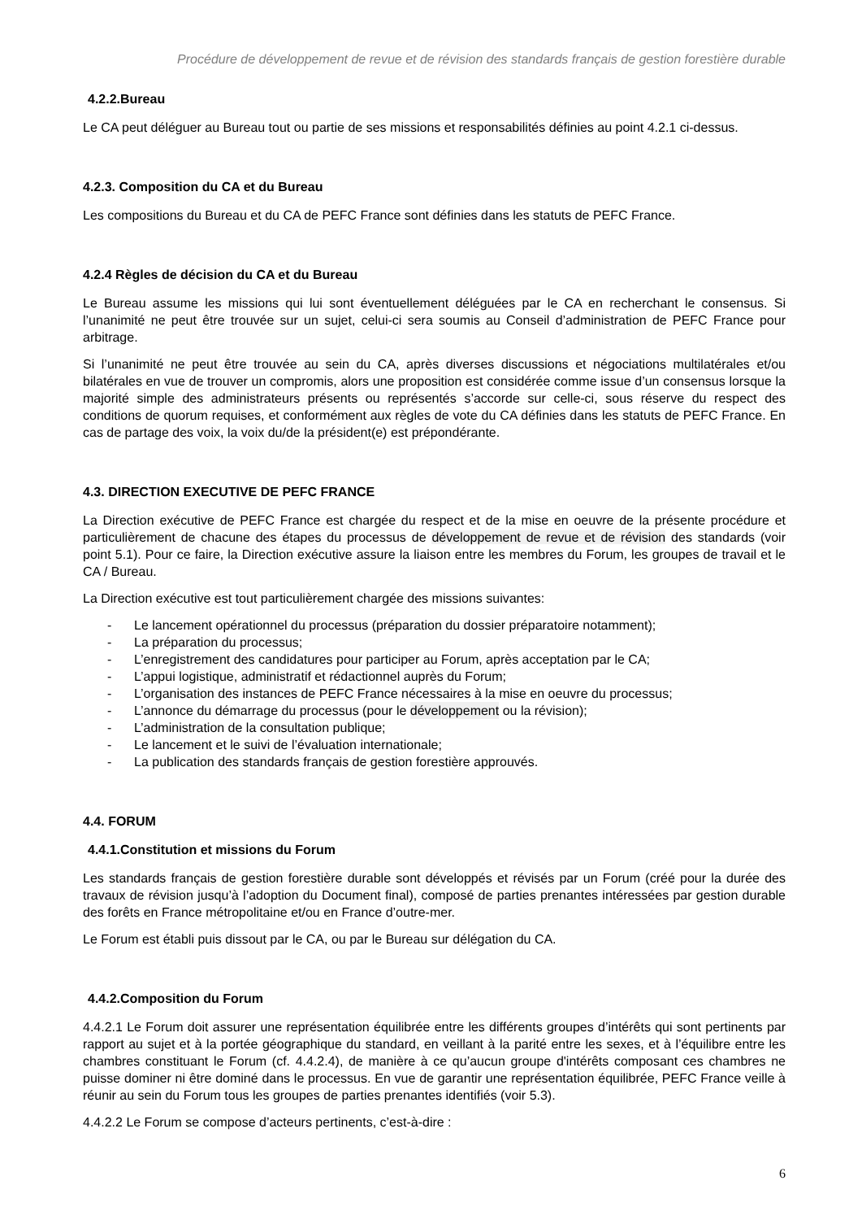Procédure de développement de revue et de révision des standards français de gestion forestière durable
4.2.2.Bureau
Le CA peut déléguer au Bureau tout ou partie de ses missions et responsabilités définies au point 4.2.1 ci-dessus.
4.2.3. Composition du CA et du Bureau
Les compositions du Bureau et du CA de PEFC France sont définies dans les statuts de PEFC France.
4.2.4 Règles de décision du CA et du Bureau
Le Bureau assume les missions qui lui sont éventuellement déléguées par le CA en recherchant le consensus. Si l’unanimité ne peut être trouvée sur un sujet, celui-ci sera soumis au Conseil d’administration de PEFC France pour arbitrage.
Si l’unanimité ne peut être trouvée au sein du CA, après diverses discussions et négociations multilatérales et/ou bilatérales en vue de trouver un compromis, alors une proposition est considérée comme issue d’un consensus lorsque la majorité simple des administrateurs présents ou représentés s’accorde sur celle-ci, sous réserve du respect des conditions de quorum requises, et conformément aux règles de vote du CA définies dans les statuts de PEFC France. En cas de partage des voix, la voix du/de la président(e) est prépondérante.
4.3. DIRECTION EXECUTIVE DE PEFC FRANCE
La Direction exécutive de PEFC France est chargée du respect et de la mise en oeuvre de la présente procédure et particulièrement de chacune des étapes du processus de développement de revue et de révision des standards (voir point 5.1). Pour ce faire, la Direction exécutive assure la liaison entre les membres du Forum, les groupes de travail et le CA / Bureau.
La Direction exécutive est tout particulièrement chargée des missions suivantes:
- Le lancement opérationnel du processus (préparation du dossier préparatoire notamment);
- La préparation du processus;
- L’enregistrement des candidatures pour participer au Forum, après acceptation par le CA;
- L’appui logistique, administratif et rédactionnel auprès du Forum;
- L’organisation des instances de PEFC France nécessaires à la mise en oeuvre du processus;
- L’annonce du démarrage du processus (pour le développement ou la révision);
- L’administration de la consultation publique;
- Le lancement et le suivi de l’évaluation internationale;
- La publication des standards français de gestion forestière approuvés.
4.4. FORUM
4.4.1.Constitution et missions du Forum
Les standards français de gestion forestière durable sont développés et révisés par un Forum (créé pour la durée des travaux de révision jusqu’à l’adoption du Document final), composé de parties prenantes intéressées par gestion durable des forêts en France métropolitaine et/ou en France d’outre-mer.
Le Forum est établi puis dissout par le CA, ou par le Bureau sur délégation du CA.
4.4.2.Composition du Forum
4.4.2.1 Le Forum doit assurer une représentation équilibrée entre les différents groupes d’intérêts qui sont pertinents par rapport au sujet et à la portée géographique du standard, en veillant à la parité entre les sexes, et à l’équilibre entre les chambres constituant le Forum (cf. 4.4.2.4), de manière à ce qu’aucun groupe d'intérêts composant ces chambres ne puisse dominer ni être dominé dans le processus. En vue de garantir une représentation équilibrée, PEFC France veille à réunir au sein du Forum tous les groupes de parties prenantes identifiés (voir 5.3).
4.4.2.2 Le Forum se compose d’acteurs pertinents, c’est-à-dire :
6